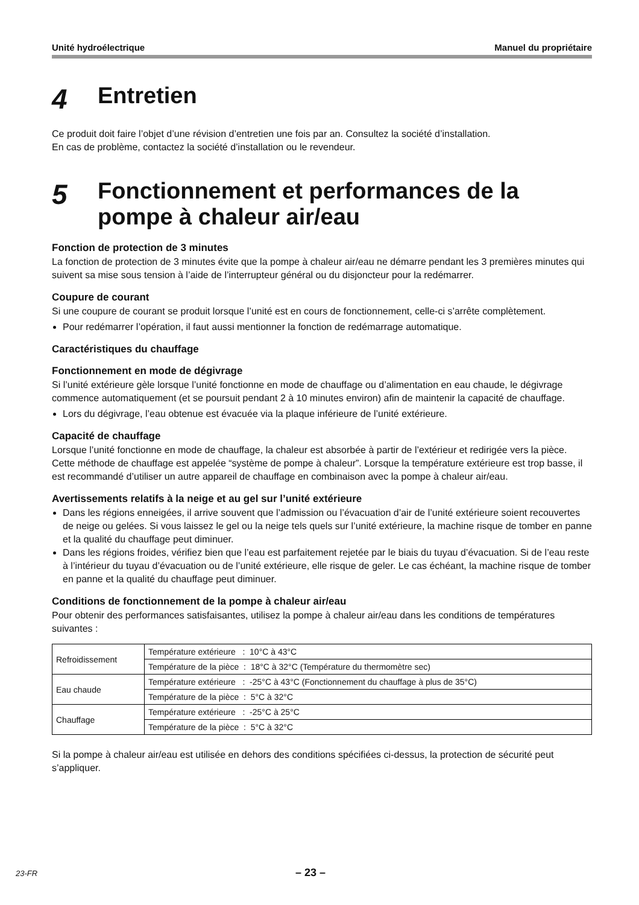Unité hydroélectrique Manuel du propriétaire
4 Entretien
Ce produit doit faire l’objet d’une révision d’entretien une fois par an. Consultez la société d’installation.
En cas de problème, contactez la société d’installation ou le revendeur.
5 Fonctionnement et performances de la pompe à chaleur air/eau
Fonction de protection de 3 minutes
La fonction de protection de 3 minutes évite que la pompe à chaleur air/eau ne démarre pendant les 3 premières minutes qui suivent sa mise sous tension à l’aide de l’interrupteur général ou du disjoncteur pour la redémarrer.
Coupure de courant
Si une coupure de courant se produit lorsque l’unité est en cours de fonctionnement, celle-ci s’arrête complètement.
Pour redémarrer l’opération, il faut aussi mentionner la fonction de redémarrage automatique.
Caractéristiques du chauffage
Fonctionnement en mode de dégivrage
Si l’unité extérieure gèle lorsque l’unité fonctionne en mode de chauffage ou d’alimentation en eau chaude, le dégivrage commence automatiquement (et se poursuit pendant 2 à 10 minutes environ) afin de maintenir la capacité de chauffage.
Lors du dégivrage, l’eau obtenue est évacuée via la plaque inférieure de l’unité extérieure.
Capacité de chauffage
Lorsque l’unité fonctionne en mode de chauffage, la chaleur est absorbée à partir de l’extérieur et redirigée vers la pièce. Cette méthode de chauffage est appelée “système de pompe à chaleur”. Lorsque la température extérieure est trop basse, il est recommandé d’utiliser un autre appareil de chauffage en combinaison avec la pompe à chaleur air/eau.
Avertissements relatifs à la neige et au gel sur l’unité extérieure
Dans les régions enneigées, il arrive souvent que l’admission ou l’évacuation d’air de l’unité extérieure soient recouvertes de neige ou gelées. Si vous laissez le gel ou la neige tels quels sur l’unité extérieure, la machine risque de tomber en panne et la qualité du chauffage peut diminuer.
Dans les régions froides, vérifiez bien que l’eau est parfaitement rejetée par le biais du tuyau d’évacuation. Si de l’eau reste à l’intérieur du tuyau d’évacuation ou de l’unité extérieure, elle risque de geler. Le cas échéant, la machine risque de tomber en panne et la qualité du chauffage peut diminuer.
Conditions de fonctionnement de la pompe à chaleur air/eau
Pour obtenir des performances satisfaisantes, utilisez la pompe à chaleur air/eau dans les conditions de températures suivantes :
| Refroidissement | Température extérieure : 10°C à 43°C |
| | Température de la pièce : 18°C à 32°C (Température du thermomètre sec) |
| Eau chaude | Température extérieure : -25°C à 43°C (Fonctionnement du chauffage à plus de 35°C) |
| | Température de la pièce : 5°C à 32°C |
| Chauffage | Température extérieure : -25°C à 25°C |
| | Température de la pièce : 5°C à 32°C |
Si la pompe à chaleur air/eau est utilisée en dehors des conditions spécifiées ci-dessus, la protection de sécurité peut s’appliquer.
23-FR – 23 –